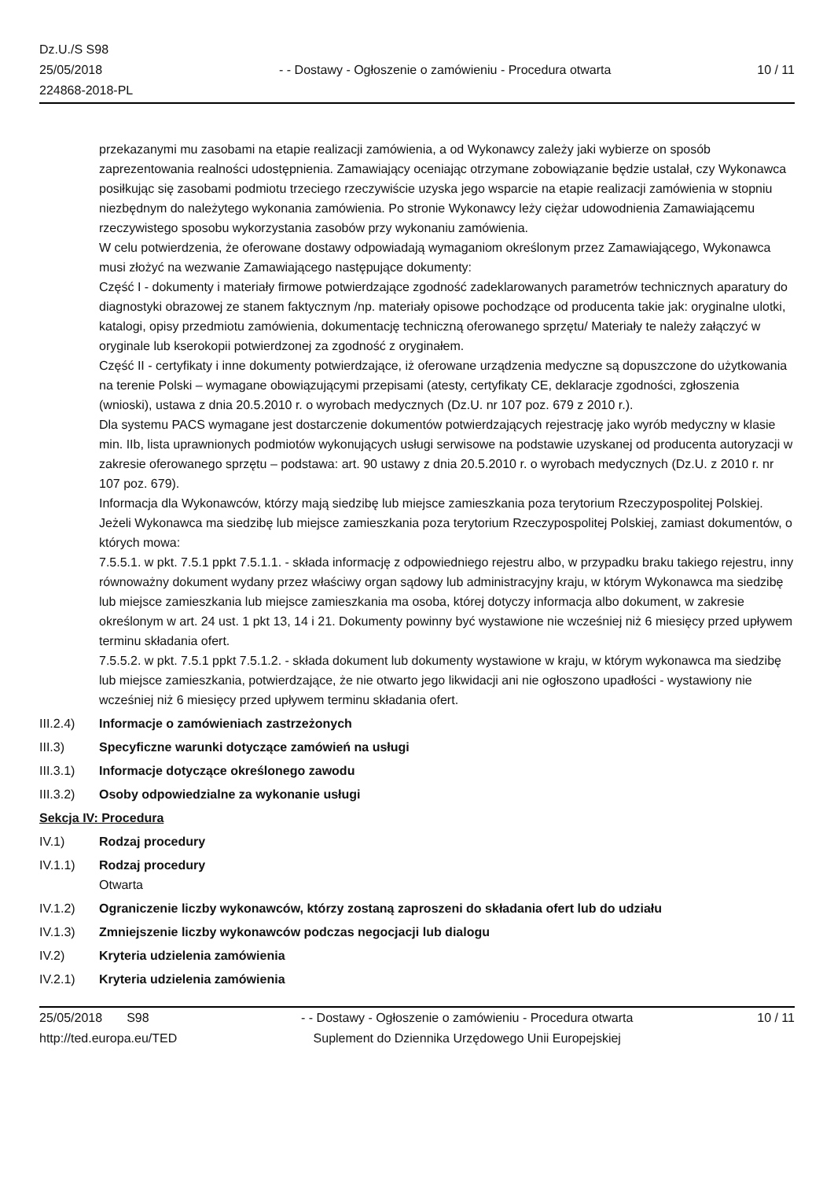Dz.U./S S98
25/05/2018
224868-2018-PL
- - Dostawy - Ogłoszenie o zamówieniu - Procedura otwarta
10 / 11
przekazanymi mu zasobami na etapie realizacji zamówienia, a od Wykonawcy zależy jaki wybierze on sposób zaprezentowania realności udostępnienia. Zamawiający oceniając otrzymane zobowiązanie będzie ustalał, czy Wykonawca posiłkując się zasobami podmiotu trzeciego rzeczywiście uzyska jego wsparcie na etapie realizacji zamówienia w stopniu niezbędnym do należytego wykonania zamówienia. Po stronie Wykonawcy leży ciężar udowodnienia Zamawiającemu rzeczywistego sposobu wykorzystania zasobów przy wykonaniu zamówienia.
W celu potwierdzenia, że oferowane dostawy odpowiadają wymaganiom określonym przez Zamawiającego, Wykonawca musi złożyć na wezwanie Zamawiającego następujące dokumenty:
Część I - dokumenty i materiały firmowe potwierdzające zgodność zadeklarowanych parametrów technicznych aparatury do diagnostyki obrazowej ze stanem faktycznym /np. materiały opisowe pochodzące od producenta takie jak: oryginalne ulotki, katalogi, opisy przedmiotu zamówienia, dokumentację techniczną oferowanego sprzętu/ Materiały te należy załączyć w oryginale lub kserokopii potwierdzonej za zgodność z oryginałem.
Część II - certyfikaty i inne dokumenty potwierdzające, iż oferowane urządzenia medyczne są dopuszczone do użytkowania na terenie Polski – wymagane obowiązującymi przepisami (atesty, certyfikaty CE, deklaracje zgodności, zgłoszenia (wnioski), ustawa z dnia 20.5.2010 r. o wyrobach medycznych (Dz.U. nr 107 poz. 679 z 2010 r.).
Dla systemu PACS wymagane jest dostarczenie dokumentów potwierdzających rejestrację jako wyrób medyczny w klasie min. IIb, lista uprawnionych podmiotów wykonujących usługi serwisowe na podstawie uzyskanej od producenta autoryzacji w zakresie oferowanego sprzętu – podstawa: art. 90 ustawy z dnia 20.5.2010 r. o wyrobach medycznych (Dz.U. z 2010 r. nr 107 poz. 679).
Informacja dla Wykonawców, którzy mają siedzibę lub miejsce zamieszkania poza terytorium Rzeczypospolitej Polskiej.
Jeżeli Wykonawca ma siedzibę lub miejsce zamieszkania poza terytorium Rzeczypospolitej Polskiej, zamiast dokumentów, o których mowa:
7.5.5.1. w pkt. 7.5.1 ppkt 7.5.1.1. - składa informację z odpowiedniego rejestru albo, w przypadku braku takiego rejestru, inny równoważny dokument wydany przez właściwy organ sądowy lub administracyjny kraju, w którym Wykonawca ma siedzibę lub miejsce zamieszkania lub miejsce zamieszkania ma osoba, której dotyczy informacja albo dokument, w zakresie określonym w art. 24 ust. 1 pkt 13, 14 i 21. Dokumenty powinny być wystawione nie wcześniej niż 6 miesięcy przed upływem terminu składania ofert.
7.5.5.2. w pkt. 7.5.1 ppkt 7.5.1.2. - składa dokument lub dokumenty wystawione w kraju, w którym wykonawca ma siedzibę lub miejsce zamieszkania, potwierdzające, że nie otwarto jego likwidacji ani nie ogłoszono upadłości - wystawiony nie wcześniej niż 6 miesięcy przed upływem terminu składania ofert.
III.2.4)
Informacje o zamówieniach zastrzeżonych
III.3) Specyficzne warunki dotyczące zamówień na usługi
III.3.1)
Informacje dotyczące określonego zawodu
III.3.2)
Osoby odpowiedzialne za wykonanie usługi
Sekcja IV: Procedura
IV.1) Rodzaj procedury
IV.1.1) Rodzaj procedury
Otwarta
IV.1.2) Ograniczenie liczby wykonawców, którzy zostaną zaproszeni do składania ofert lub do udziału
IV.1.3) Zmniejszenie liczby wykonawców podczas negocjacji lub dialogu
IV.2) Kryteria udzielenia zamówienia
IV.2.1) Kryteria udzielenia zamówienia
25/05/2018 S98
http://ted.europa.eu/TED
- - Dostawy - Ogłoszenie o zamówieniu - Procedura otwarta
Suplement do Dziennika Urzędowego Unii Europejskiej
10 / 11